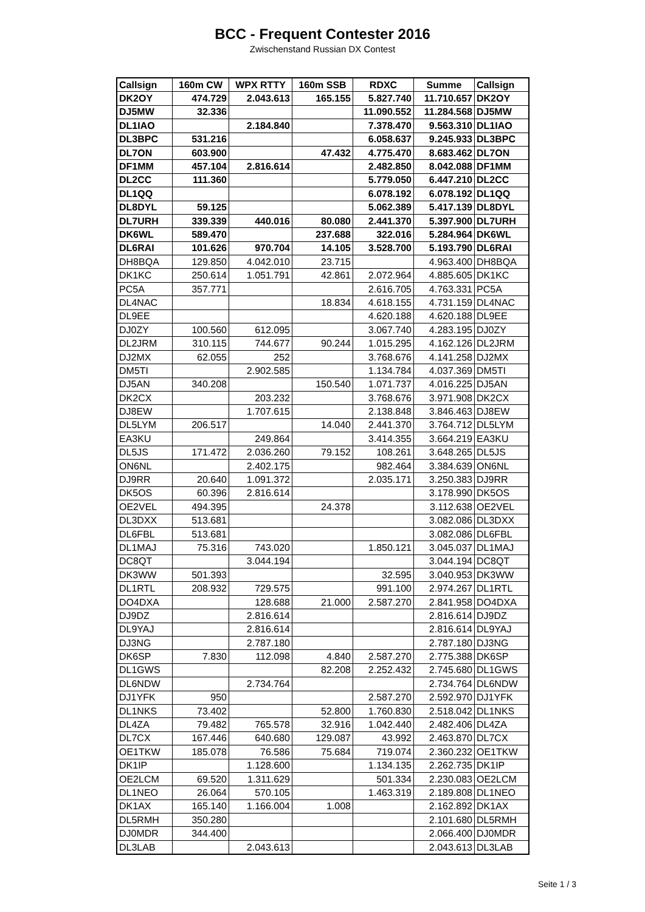BCC - Frequent Contester 2016
Zwischenstand Russian DX Contest
| Callsign | 160m CW | WPX RTTY | 160m SSB | RDXC | Summe | Callsign |
| --- | --- | --- | --- | --- | --- | --- |
| DK2OY | 474.729 | 2.043.613 | 165.155 | 5.827.740 | 11.710.657 | DK2OY |
| DJ5MW | 32.336 | | | 11.090.552 | 11.284.568 | DJ5MW |
| DL1IAO | | 2.184.840 | | 7.378.470 | 9.563.310 | DL1IAO |
| DL3BPC | 531.216 | | | 6.058.637 | 9.245.933 | DL3BPC |
| DL7ON | 603.900 | | 47.432 | 4.775.470 | 8.683.462 | DL7ON |
| DF1MM | 457.104 | 2.816.614 | | 2.482.850 | 8.042.088 | DF1MM |
| DL2CC | 111.360 | | | 5.779.050 | 6.447.210 | DL2CC |
| DL1QQ | | | | 6.078.192 | 6.078.192 | DL1QQ |
| DL8DYL | 59.125 | | | 5.062.389 | 5.417.139 | DL8DYL |
| DL7URH | 339.339 | 440.016 | 80.080 | 2.441.370 | 5.397.900 | DL7URH |
| DK6WL | 589.470 | | 237.688 | 322.016 | 5.284.964 | DK6WL |
| DL6RAI | 101.626 | 970.704 | 14.105 | 3.528.700 | 5.193.790 | DL6RAI |
| DH8BQA | 129.850 | 4.042.010 | 23.715 | | 4.963.400 | DH8BQA |
| DK1KC | 250.614 | 1.051.791 | 42.861 | 2.072.964 | 4.885.605 | DK1KC |
| PC5A | 357.771 | | | 2.616.705 | 4.763.331 | PC5A |
| DL4NAC | | | 18.834 | 4.618.155 | 4.731.159 | DL4NAC |
| DL9EE | | | | 4.620.188 | 4.620.188 | DL9EE |
| DJ0ZY | 100.560 | 612.095 | | 3.067.740 | 4.283.195 | DJ0ZY |
| DL2JRM | 310.115 | 744.677 | 90.244 | 1.015.295 | 4.162.126 | DL2JRM |
| DJ2MX | 62.055 | 252 | | 3.768.676 | 4.141.258 | DJ2MX |
| DM5TI | | 2.902.585 | | 1.134.784 | 4.037.369 | DM5TI |
| DJ5AN | 340.208 | | 150.540 | 1.071.737 | 4.016.225 | DJ5AN |
| DK2CX | | 203.232 | | 3.768.676 | 3.971.908 | DK2CX |
| DJ8EW | | 1.707.615 | | 2.138.848 | 3.846.463 | DJ8EW |
| DL5LYM | 206.517 | | 14.040 | 2.441.370 | 3.764.712 | DL5LYM |
| EA3KU | | 249.864 | | 3.414.355 | 3.664.219 | EA3KU |
| DL5JS | 171.472 | 2.036.260 | 79.152 | 108.261 | 3.648.265 | DL5JS |
| ON6NL | | 2.402.175 | | 982.464 | 3.384.639 | ON6NL |
| DJ9RR | 20.640 | 1.091.372 | | 2.035.171 | 3.250.383 | DJ9RR |
| DK5OS | 60.396 | 2.816.614 | | | 3.178.990 | DK5OS |
| OE2VEL | 494.395 | | 24.378 | | 3.112.638 | OE2VEL |
| DL3DXX | 513.681 | | | | 3.082.086 | DL3DXX |
| DL6FBL | 513.681 | | | | 3.082.086 | DL6FBL |
| DL1MAJ | 75.316 | 743.020 | | 1.850.121 | 3.045.037 | DL1MAJ |
| DC8QT | | 3.044.194 | | | 3.044.194 | DC8QT |
| DK3WW | 501.393 | | | 32.595 | 3.040.953 | DK3WW |
| DL1RTL | 208.932 | 729.575 | | 991.100 | 2.974.267 | DL1RTL |
| DO4DXA | | 128.688 | 21.000 | 2.587.270 | 2.841.958 | DO4DXA |
| DJ9DZ | | 2.816.614 | | | 2.816.614 | DJ9DZ |
| DL9YAJ | | 2.816.614 | | | 2.816.614 | DL9YAJ |
| DJ3NG | | 2.787.180 | | | 2.787.180 | DJ3NG |
| DK6SP | 7.830 | 112.098 | 4.840 | 2.587.270 | 2.775.388 | DK6SP |
| DL1GWS | | | 82.208 | 2.252.432 | 2.745.680 | DL1GWS |
| DL6NDW | | 2.734.764 | | | 2.734.764 | DL6NDW |
| DJ1YFK | 950 | | | 2.587.270 | 2.592.970 | DJ1YFK |
| DL1NKS | 73.402 | | 52.800 | 1.760.830 | 2.518.042 | DL1NKS |
| DL4ZA | 79.482 | 765.578 | 32.916 | 1.042.440 | 2.482.406 | DL4ZA |
| DL7CX | 167.446 | 640.680 | 129.087 | 43.992 | 2.463.870 | DL7CX |
| OE1TKW | 185.078 | 76.586 | 75.684 | 719.074 | 2.360.232 | OE1TKW |
| DK1IP | | 1.128.600 | | 1.134.135 | 2.262.735 | DK1IP |
| OE2LCM | 69.520 | 1.311.629 | | 501.334 | 2.230.083 | OE2LCM |
| DL1NEO | 26.064 | 570.105 | | 1.463.319 | 2.189.808 | DL1NEO |
| DK1AX | 165.140 | 1.166.004 | 1.008 | | 2.162.892 | DK1AX |
| DL5RMH | 350.280 | | | | 2.101.680 | DL5RMH |
| DJ0MDR | 344.400 | | | | 2.066.400 | DJ0MDR |
| DL3LAB | | 2.043.613 | | | 2.043.613 | DL3LAB |
Seite 1 / 3